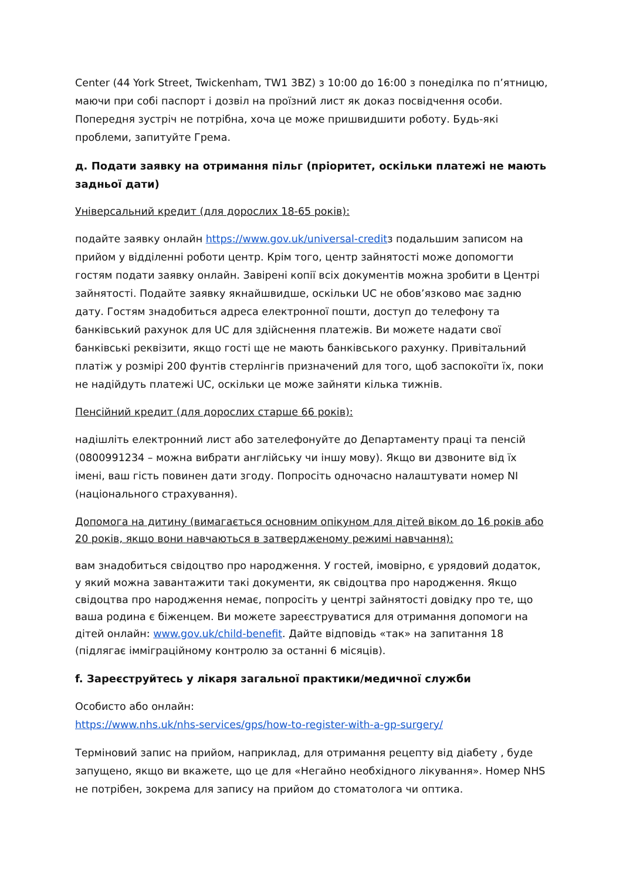Center (44 York Street, Twickenham, TW1 3BZ) з 10:00 до 16:00 з понеділка по п’ятницю, маючи при собі паспорт і дозвіл на проїзний лист як доказ посвідчення особи. Попередня зустріч не потрібна, хоча це може пришвидшити роботу. Будь-які проблеми, запитуйте Грема.
д. Подати заявку на отримання пільг (пріоритет, оскільки платежі не мають задньої дати)
Універсальний кредит (для дорослих 18-65 років):
подайте заявку онлайн https://www.gov.uk/universal-creditз подальшим записом на прийом у відділенні роботи центр. Крім того, центр зайнятості може допомогти гостям подати заявку онлайн. Завірені копії всіх документів можна зробити в Центрі зайнятості. Подайте заявку якнайшвидше, оскільки UC не обов’язково має задню дату. Гостям знадобиться адреса електронної пошти, доступ до телефону та банківський рахунок для UC для здійснення платежів. Ви можете надати свої банківські реквізити, якщо гості ще не мають банківського рахунку. Привітальний платіж у розмірі 200 фунтів стерлінгів призначений для того, щоб заспокоїти їх, поки не надійдуть платежі UC, оскільки це може зайняти кілька тижнів.
Пенсійний кредит (для дорослих старше 66 років):
надішліть електронний лист або зателефонуйте до Департаменту праці та пенсій (0800991234 – можна вибрати англійську чи іншу мову). Якщо ви дзвоните від їх імені, ваш гість повинен дати згоду. Попросіть одночасно налаштувати номер NI (національного страхування).
Допомога на дитину (вимагається основним опікуном для дітей віком до 16 років або 20 років, якщо вони навчаються в затвердженому режимі навчання):
вам знадобиться свідоцтво про народження. У гостей, імовірно, є урядовий додаток, у який можна завантажити такі документи, як свідоцтва про народження. Якщо свідоцтва про народження немає, попросіть у центрі зайнятості довідку про те, що ваша родина є біженцем. Ви можете зареєструватися для отримання допомоги на дітей онлайн: www.gov.uk/child-benefit. Дайте відповідь «так» на запитання 18 (підлягає імміграційному контролю за останні 6 місяців).
f. Зареєструйтесь у лікаря загальної практики/медичної служби
Особисто або онлайн:
https://www.nhs.uk/nhs-services/gps/how-to-register-with-a-gp-surgery/
Терміновий запис на прийом, наприклад, для отримання рецепту від діабету , буде запущено, якщо ви вкажете, що це для «Негайно необхідного лікування». Номер NHS не потрібен, зокрема для запису на прийом до стоматолога чи оптика.